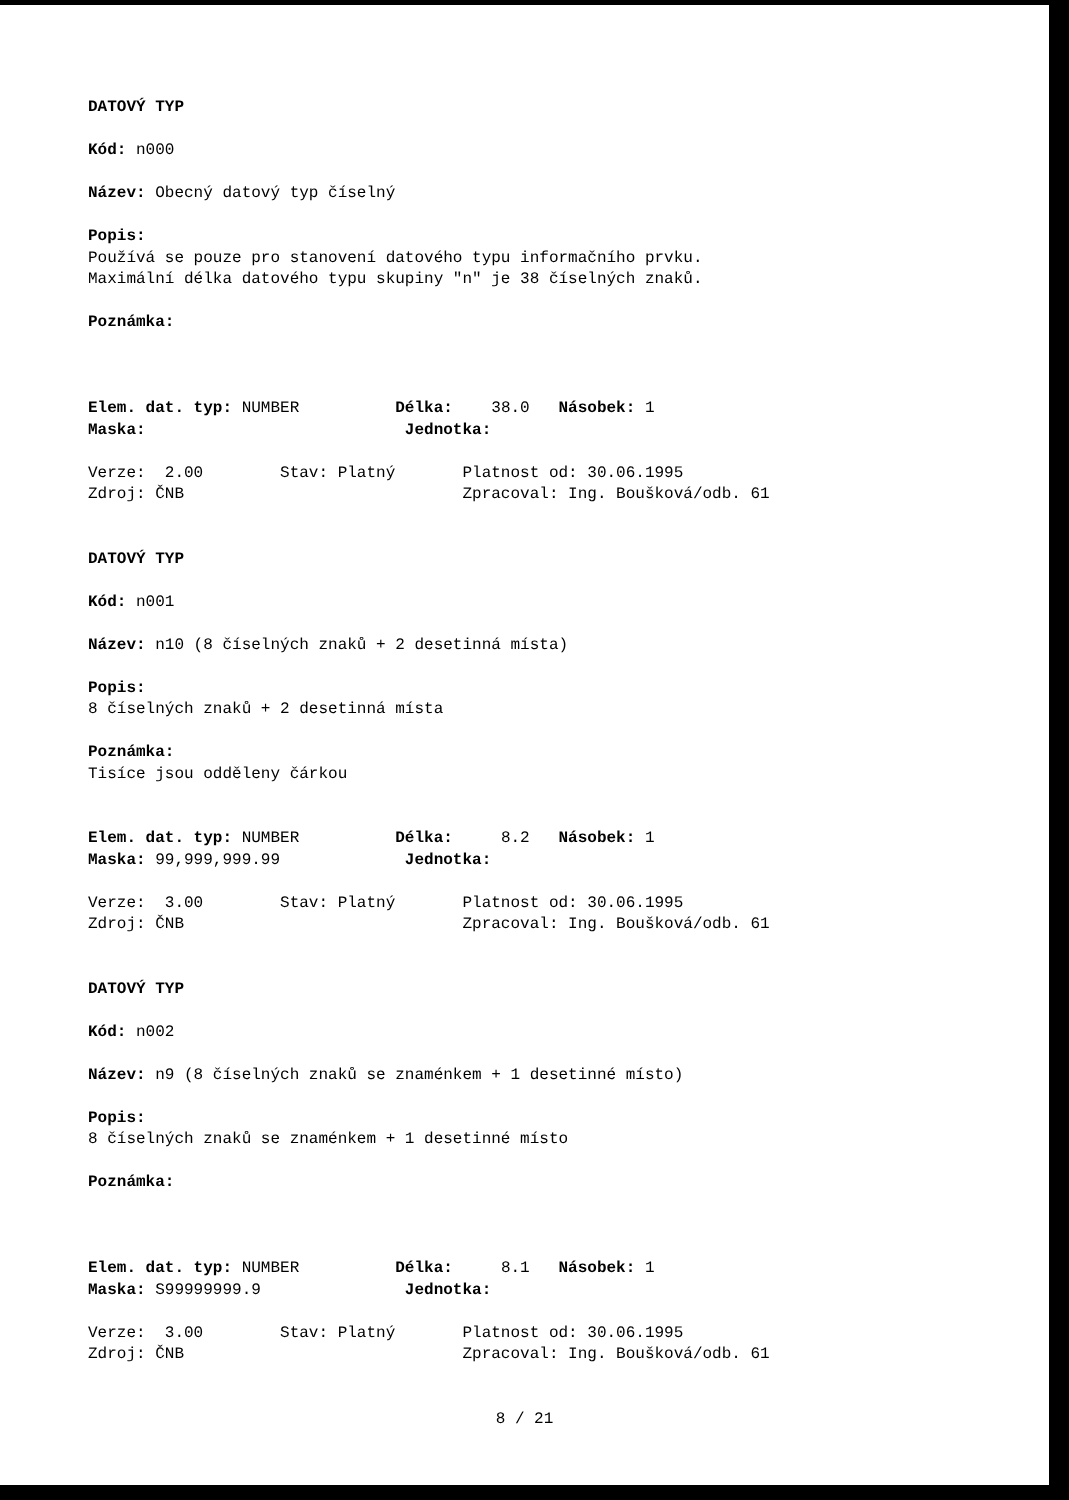DATOVÝ TYP
Kód: n000
Název: Obecný datový typ číselný
Popis:
Používá se pouze pro stanovení datového typu informačního prvku.
Maximální délka datového typu skupiny "n" je 38 číselných znaků.
Poznámka:
Elem. dat. typ: NUMBER Délka: 38.0 Násobek: 1
Maska: Jednotka:
Verze: 2.00 Stav: Platný Platnost od: 30.06.1995
Zdroj: ČNB Zpracoval: Ing. Boušková/odb. 61
DATOVÝ TYP
Kód: n001
Název: n10 (8 číselných znaků + 2 desetinná místa)
Popis:
8 číselných znaků + 2 desetinná místa
Poznámka:
Tisíce jsou odděleny čárkou
Elem. dat. typ: NUMBER Délka: 8.2 Násobek: 1
Maska: 99,999,999.99 Jednotka:
Verze: 3.00 Stav: Platný Platnost od: 30.06.1995
Zdroj: ČNB Zpracoval: Ing. Boušková/odb. 61
DATOVÝ TYP
Kód: n002
Název: n9 (8 číselných znaků se znaménkem + 1 desetinné místo)
Popis:
8 číselných znaků se znaménkem + 1 desetinné místo
Poznámka:
Elem. dat. typ: NUMBER Délka: 8.1 Násobek: 1
Maska: S99999999.9 Jednotka:
Verze: 3.00 Stav: Platný Platnost od: 30.06.1995
Zdroj: ČNB Zpracoval: Ing. Boušková/odb. 61
8 / 21